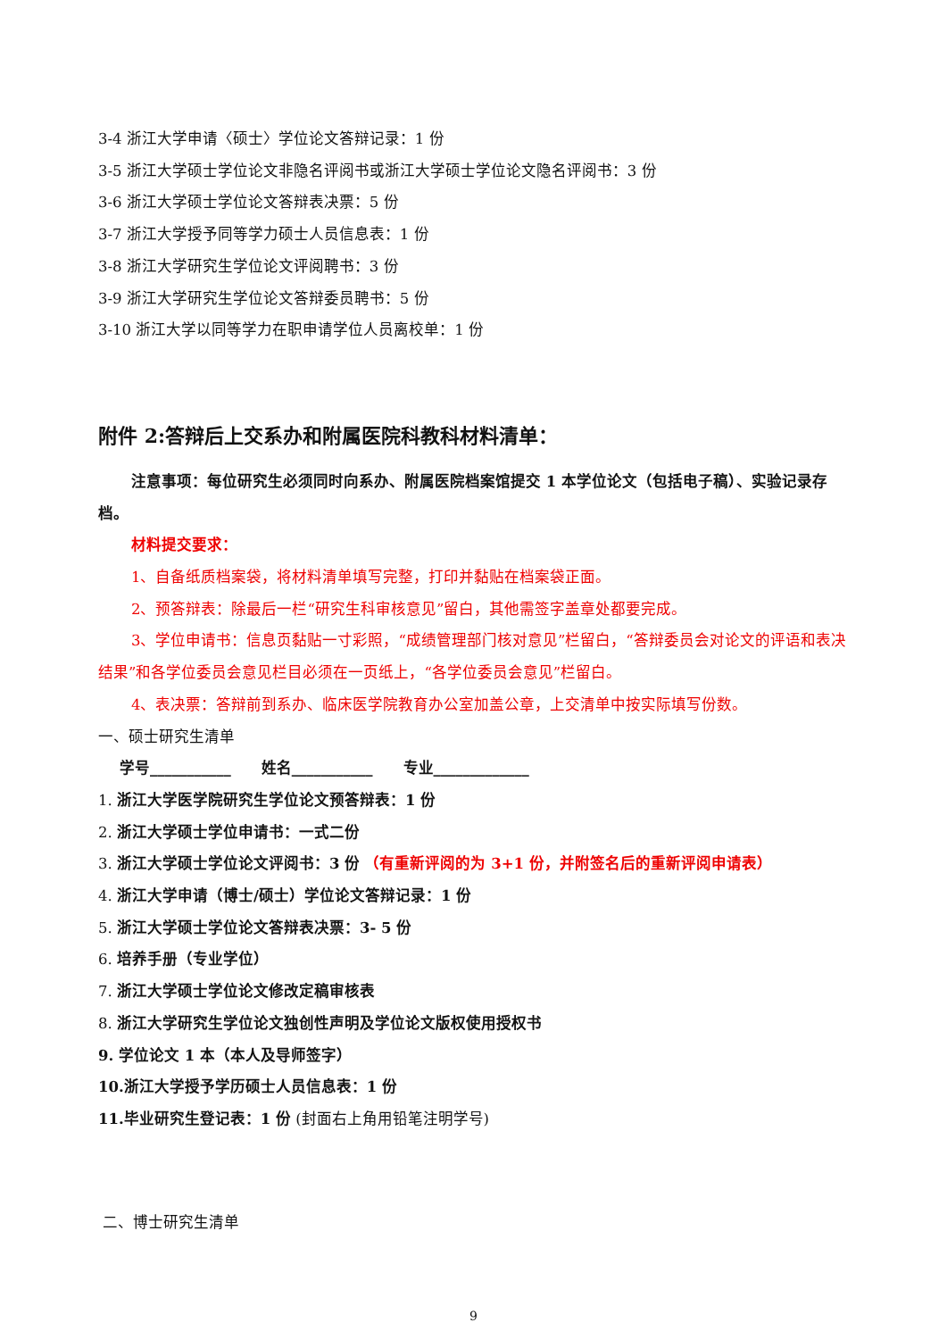3-4 浙江大学申请〈硕士〉学位论文答辩记录：1 份
3-5 浙江大学硕士学位论文非隐名评阅书或浙江大学硕士学位论文隐名评阅书：3 份
3-6 浙江大学硕士学位论文答辩表决票：5 份
3-7 浙江大学授予同等学力硕士人员信息表：1 份
3-8 浙江大学研究生学位论文评阅聘书：3 份
3-9 浙江大学研究生学位论文答辩委员聘书：5 份
3-10 浙江大学以同等学力在职申请学位人员离校单：1 份
附件 2:答辩后上交系办和附属医院科教科材料清单：
注意事项：每位研究生必须同时向系办、附属医院档案馆提交 1 本学位论文（包括电子稿）、实验记录存档。
材料提交要求：
1、自备纸质档案袋，将材料清单填写完整，打印并黏贴在档案袋正面。
2、预答辩表：除最后一栏“研究生科审核意见”留白，其他需签字盖章处都要完成。
3、学位申请书：信息页黏贴一寸彩照，“成绩管理部门核对意见”栏留白，“答辩委员会对论文的评语和表决结果”和各学位委员会意见栏目必须在一页纸上，“各学位委员会意见”栏留白。
4、表决票：答辩前到系办、临床医学院教育办公室加盖公章，上交清单中按实际填写份数。
一、硕士研究生清单
学号___________　　姓名___________　　专业_____________
1. 浙江大学医学院研究生学位论文预答辩表：1 份
2. 浙江大学硕士学位申请书：一式二份
3. 浙江大学硕士学位论文评阅书：3 份 （有重新评阅的为 3+1 份，并附签名后的重新评阅申请表）
4. 浙江大学申请（博士/硕士）学位论文答辩记录：1 份
5. 浙江大学硕士学位论文答辩表决票：3- 5 份
6. 培养手册（专业学位）
7. 浙江大学硕士学位论文修改定稿审核表
8. 浙江大学研究生学位论文独创性声明及学位论文版权使用授权书
9. 学位论文 1 本（本人及导师签字）
10.浙江大学授予学历硕士人员信息表：1 份
11.毕业研究生登记表：1 份 (封面右上角用铅笔注明学号)
二、博士研究生清单
9